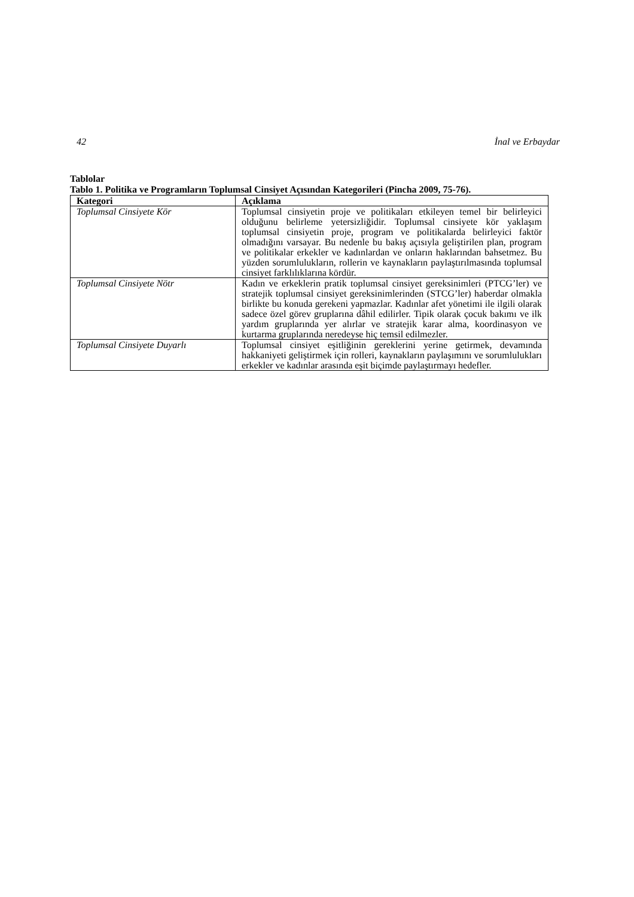42 İnal ve Erbaydar
Tablolar
Tablo 1. Politika ve Programların Toplumsal Cinsiyet Açısından Kategorileri (Pincha 2009, 75-76).
| Kategori | Açıklama |
| --- | --- |
| Toplumsal Cinsiyete Kör | Toplumsal cinsiyetin proje ve politikaları etkileyen temel bir belirleyici olduğunu belirleme yetersizliğidir. Toplumsal cinsiyete kör yaklaşım toplumsal cinsiyetin proje, program ve politikalarda belirleyici faktör olmadığını varsayar. Bu nedenle bu bakış açısıyla geliştirilen plan, program ve politikalar erkekler ve kadınlardan ve onların haklarından bahsetmez. Bu yüzden sorumlulukların, rollerin ve kaynakların paylaştırılmasında toplumsal cinsiyet farklılıklarına kördür. |
| Toplumsal Cinsiyete Nötr | Kadın ve erkeklerin pratik toplumsal cinsiyet gereksinimleri (PTCG’ler) ve stratejik toplumsal cinsiyet gereksinimlerinden (STCG’ler) haberdar olmakla birlikte bu konuda gerekeni yapmazlar. Kadınlar afet yönetimi ile ilgili olarak sadece özel görev gruplarına dâhil edilirler. Tipik olarak çocuk bakımı ve ilk yardım gruplarında yer alırlar ve stratejik karar alma, koordinasyon ve kurtarma gruplarında neredeyse hiç temsil edilmezler. |
| Toplumsal Cinsiyete Duyarlı | Toplumsal cinsiyet eşitliğinin gereklerini yerine getirmek, devamında hakkaniyeti geliştirmek için rolleri, kaynakların paylaşımını ve sorumlulukları erkekler ve kadınlar arasında eşit biçimde paylaştırmayı hedefler. |